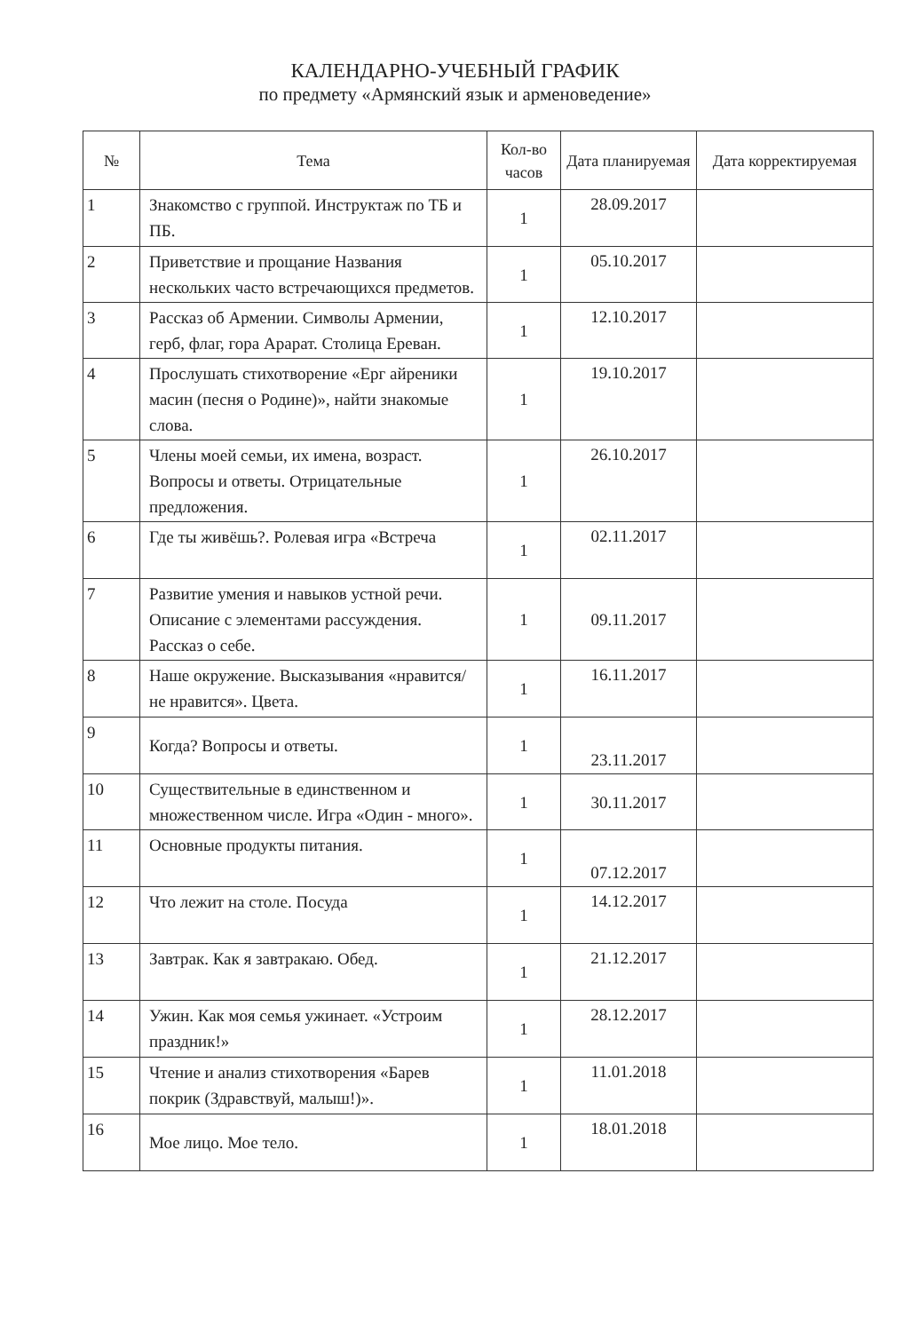КАЛЕНДАРНО-УЧЕБНЫЙ ГРАФИК
по предмету «Армянский язык и арменоведение»
| № | Тема | Кол-во часов | Дата планируемая | Дата корректируемая |
| --- | --- | --- | --- | --- |
| 1 | Знакомство с группой. Инструктаж по ТБ и ПБ. | 1 | 28.09.2017 | |
| 2 | Приветствие и прощание Названия нескольких часто встречающихся предметов. | 1 | 05.10.2017 | |
| 3 | Рассказ об Армении. Символы Армении, герб, флаг, гора Арарат. Столица Ереван. | 1 | 12.10.2017 | |
| 4 | Прослушать стихотворение «Ерг айреники масин (песня о Родине)», найти знакомые слова. | 1 | 19.10.2017 | |
| 5 | Члены моей семьи, их имена, возраст. Вопросы и ответы. Отрицательные предложения. | 1 | 26.10.2017 | |
| 6 | Где ты живёшь?. Ролевая игра «Встреча | 1 | 02.11.2017 | |
| 7 | Развитие умения и навыков устной речи. Описание с элементами рассуждения. Рассказ о себе. | 1 | 09.11.2017 | |
| 8 | Наше окружение. Высказывания «нравится/не нравится». Цвета. | 1 | 16.11.2017 | |
| 9 | Когда? Вопросы и ответы. | 1 | 23.11.2017 | |
| 10 | Существительные в единственном и множественном числе. Игра «Один - много». | 1 | 30.11.2017 | |
| 11 | Основные продукты питания. | 1 | 07.12.2017 | |
| 12 | Что лежит на столе. Посуда | 1 | 14.12.2017 | |
| 13 | Завтрак. Как я завтракаю. Обед. | 1 | 21.12.2017 | |
| 14 | Ужин. Как моя семья ужинает. «Устроим праздник!» | 1 | 28.12.2017 | |
| 15 | Чтение и анализ стихотворения «Барев покрик (Здравствуй, малыш!)». | 1 | 11.01.2018 | |
| 16 | Мое лицо. Мое тело. | 1 | 18.01.2018 | |